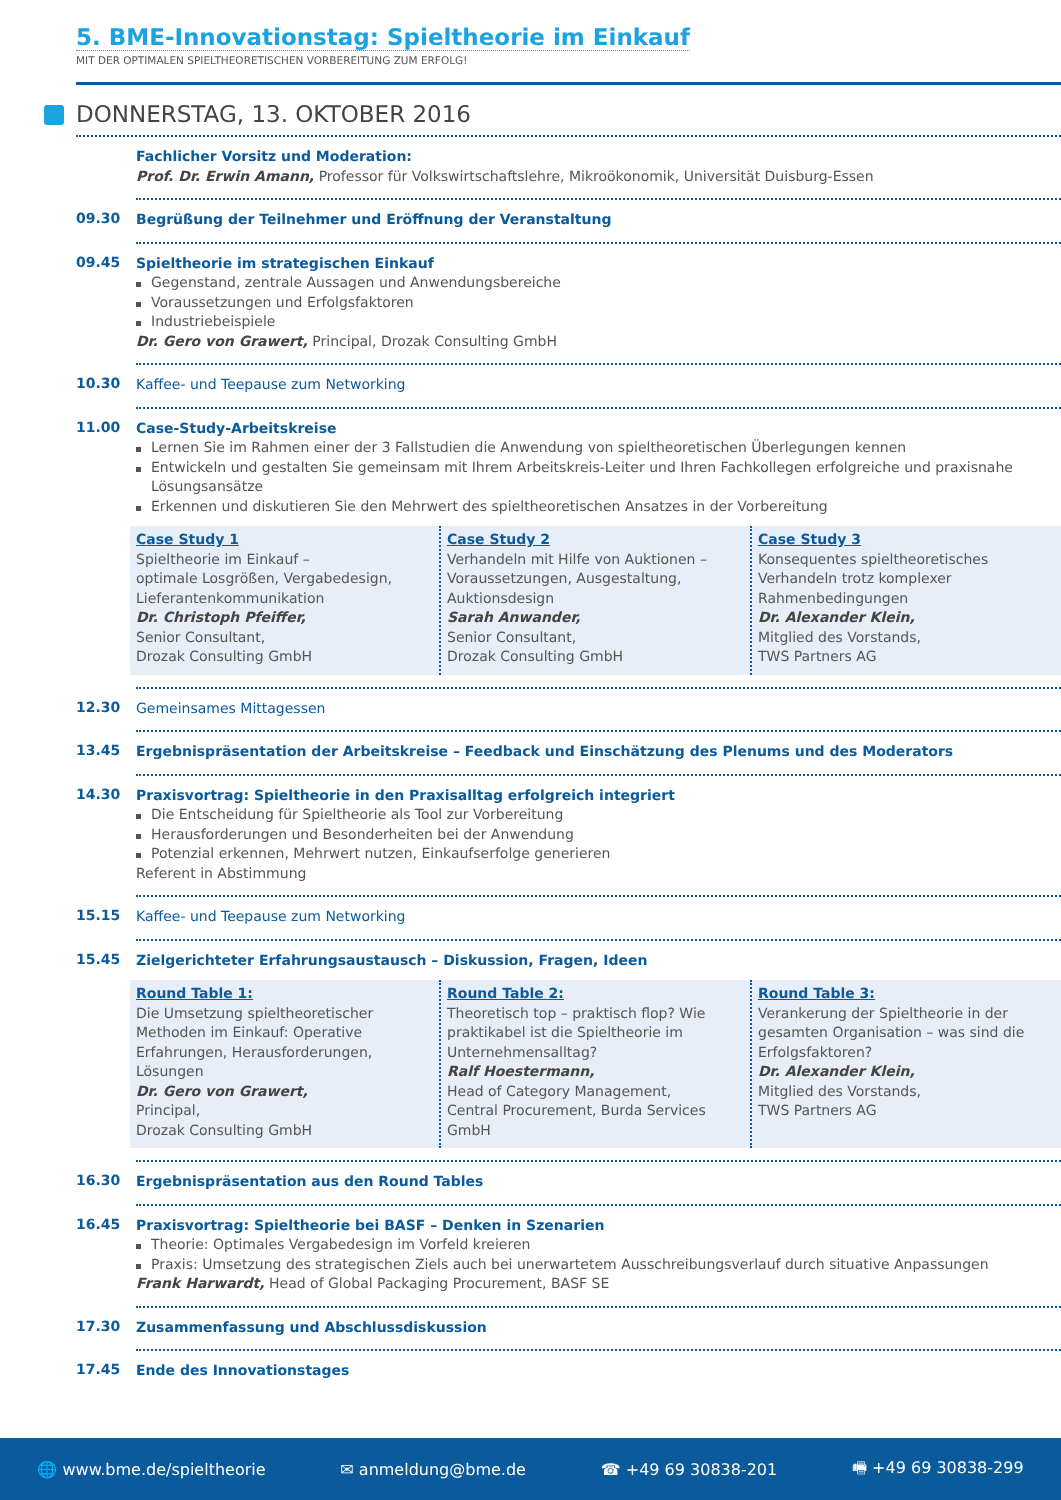5. BME-Innovationstag: Spieltheorie im Einkauf
MIT DER OPTIMALEN SPIELTHEORETISCHEN VORBEREITUNG ZUM ERFOLG!
DONNERSTAG, 13. OKTOBER 2016
Fachlicher Vorsitz und Moderation:
Prof. Dr. Erwin Amann, Professor für Volkswirtschaftslehre, Mikroökonomik, Universität Duisburg-Essen
09.30
Begrüßung der Teilnehmer und Eröffnung der Veranstaltung
09.45
Spieltheorie im strategischen Einkauf
Gegenstand, zentrale Aussagen und Anwendungsbereiche
Voraussetzungen und Erfolgsfaktoren
Industriebeispiele
Dr. Gero von Grawert, Principal, Drozak Consulting GmbH
10.30
Kaffee- und Teepause zum Networking
11.00
Case-Study-Arbeitskreise
Lernen Sie im Rahmen einer der 3 Fallstudien die Anwendung von spieltheoretischen Überlegungen kennen
Entwickeln und gestalten Sie gemeinsam mit Ihrem Arbeitskreis-Leiter und Ihren Fachkollegen erfolgreiche und praxisnahe Lösungsansätze
Erkennen und diskutieren Sie den Mehrwert des spieltheoretischen Ansatzes in der Vorbereitung
Case Study 1
Spieltheorie im Einkauf –
optimale Losgrößen, Vergabedesign, Lieferantenkommunikation
Dr. Christoph Pfeiffer,
Senior Consultant,
Drozak Consulting GmbH
Case Study 2
Verhandeln mit Hilfe von Auktionen – Voraussetzungen, Ausgestaltung, Auktionsdesign
Sarah Anwander,
Senior Consultant,
Drozak Consulting GmbH
Case Study 3
Konsequentes spieltheoretisches Verhandeln trotz komplexer Rahmenbedingungen
Dr. Alexander Klein,
Mitglied des Vorstands,
TWS Partners AG
12.30
Gemeinsames Mittagessen
13.45
Ergebnispräsentation der Arbeitskreise – Feedback und Einschätzung des Plenums und des Moderators
14.30
Praxisvortrag: Spieltheorie in den Praxisalltag erfolgreich integriert
Die Entscheidung für Spieltheorie als Tool zur Vorbereitung
Herausforderungen und Besonderheiten bei der Anwendung
Potenzial erkennen, Mehrwert nutzen, Einkaufserfolge generieren
Referent in Abstimmung
15.15
Kaffee- und Teepause zum Networking
15.45
Zielgerichteter Erfahrungsaustausch – Diskussion, Fragen, Ideen
Round Table 1:
Die Umsetzung spieltheoretischer Methoden im Einkauf: Operative Erfahrungen, Herausforderungen, Lösungen
Dr. Gero von Grawert,
Principal,
Drozak Consulting GmbH
Round Table 2:
Theoretisch top – praktisch flop? Wie praktikabel ist die Spieltheorie im Unternehmensalltag?
Ralf Hoestermann,
Head of Category Management,
Central Procurement, Burda Services GmbH
Round Table 3:
Verankerung der Spieltheorie in der gesamten Organisation – was sind die Erfolgsfaktoren?
Dr. Alexander Klein,
Mitglied des Vorstands,
TWS Partners AG
16.30
Ergebnispräsentation aus den Round Tables
16.45
Praxisvortrag: Spieltheorie bei BASF – Denken in Szenarien
Theorie: Optimales Vergabedesign im Vorfeld kreieren
Praxis: Umsetzung des strategischen Ziels auch bei unerwartetem Ausschreibungsverlauf durch situative Anpassungen
Frank Harwardt, Head of Global Packaging Procurement, BASF SE
17.30
Zusammenfassung und Abschlussdiskussion
17.45
Ende des Innovationstages
🌐 www.bme.de/spieltheorie ✉ anmeldung@bme.de ☎ +49 69 30838-201 🖷 +49 69 30838-299